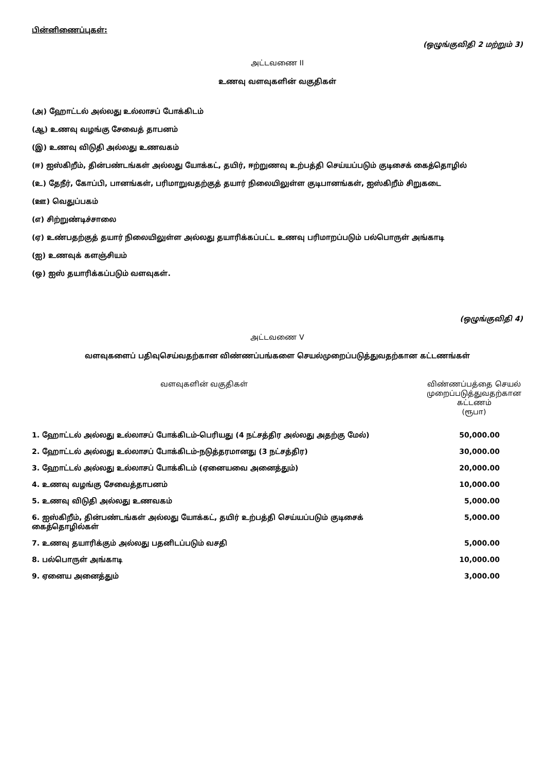பின்னிணைப்புகள்:
(ஒழுங்குவிதி 2 மற்றும் 3)
அட்டவணை II
உணவு வளவுகளின் வகுதிகள்
(அ) ஹோட்டல் அல்லது உல்லாசப் போக்கிடம்
(ஆ) உணவு வழங்கு சேவைத் தாபனம்
(இ) உணவு விடுதி அல்லது உணவகம்
(ஈ) ஐஸ்கிறீம், தின்பண்டங்கள் அல்லது யோக்கட், தயிர், ஈற்றுணவு உற்பத்தி செய்யப்படும் குடிசைக் கைத்தொழில்
(உ) தேநீர், கோப்பி, பானங்கள், பரிமாறுவதற்குத் தயார் நிலையிலுள்ள குடிபானங்கள், ஐஸ்கிறீம் சிறுகடை
(ஊ) வெதுப்பகம்
(எ) சிற்றுண்டிச்சாலை
(ஏ) உண்பதற்குத் தயார் நிலையிலுள்ள அல்லது தயாரிக்கப்பட்ட உணவு பரிமாறப்படும் பல்பொருள் அங்காடி
(ஐ) உணவுக் களஞ்சியம்
(ஒ) ஐஸ் தயாரிக்கப்படும் வளவுகள்.
(ஒழுங்குவிதி 4)
அட்டவணை V
வளவுகளைப் பதிவுசெய்வதற்கான விண்ணப்பங்களை செயல்முறைப்படுத்துவதற்கான கட்டணங்கள்
| வளவுகளின் வகுதிகள் | விண்ணப்பத்தை செயல் முறைப்படுத்துவதற்கான கட்டணம் (ரூபா) |
| --- | --- |
| 1. ஹோட்டல் அல்லது உல்லாசப் போக்கிடம்-பெரியது (4 நட்சத்திர அல்லது அதற்கு மேல்) | 50,000.00 |
| 2. ஹோட்டல் அல்லது உல்லாசப் போக்கிடம்-நடுத்தரமானது (3 நட்சத்திர) | 30,000.00 |
| 3. ஹோட்டல் அல்லது உல்லாசப் போக்கிடம் (ஏனையவை அனைத்தும்) | 20,000.00 |
| 4. உணவு வழங்கு சேவைத்தாபனம் | 10,000.00 |
| 5. உணவு விடுதி அல்லது உணவகம் | 5,000.00 |
| 6. ஐஸ்கிறீம், தின்பண்டங்கள் அல்லது யோக்கட், தயிர் உற்பத்தி செய்யப்படும் குடிசைக் கைத்தொழில்கள் | 5,000.00 |
| 7. உணவு தயாரிக்கும் அல்லது பதனிடப்படும் வசதி | 5,000.00 |
| 8. பல்பொருள் அங்காடி | 10,000.00 |
| 9. ஏனைய அனைத்தும் | 3,000.00 |